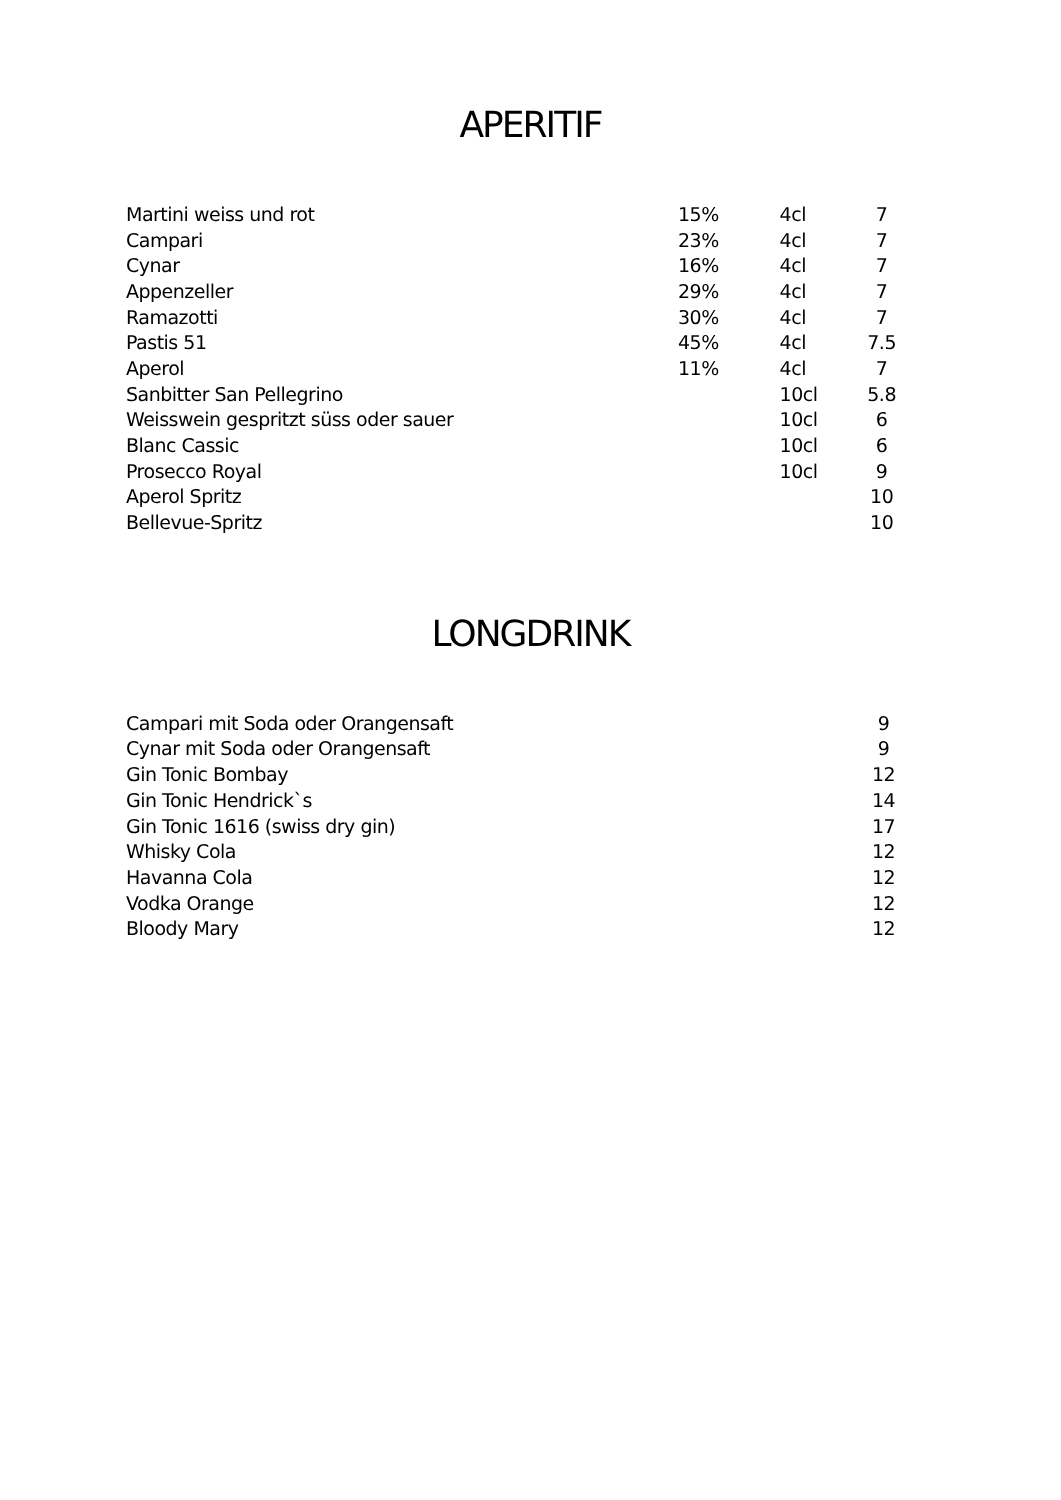APERITIF
| Martini weiss und rot | 15% | 4cl | 7 |
| Campari | 23% | 4cl | 7 |
| Cynar | 16% | 4cl | 7 |
| Appenzeller | 29% | 4cl | 7 |
| Ramazotti | 30% | 4cl | 7 |
| Pastis 51 | 45% | 4cl | 7.5 |
| Aperol | 11% | 4cl | 7 |
| Sanbitter San Pellegrino | | 10cl | 5.8 |
| Weisswein gespritzt süss oder sauer | | 10cl | 6 |
| Blanc Cassic | | 10cl | 6 |
| Prosecco Royal | | 10cl | 9 |
| Aperol Spritz | | | 10 |
| Bellevue-Spritz | | | 10 |
LONGDRINK
| Campari mit Soda oder Orangensaft | | | 9 |
| Cynar mit Soda oder Orangensaft | | | 9 |
| Gin Tonic Bombay | | | 12 |
| Gin Tonic Hendrick`s | | | 14 |
| Gin Tonic 1616 (swiss dry gin) | | | 17 |
| Whisky Cola | | | 12 |
| Havanna Cola | | | 12 |
| Vodka Orange | | | 12 |
| Bloody Mary | | | 12 |